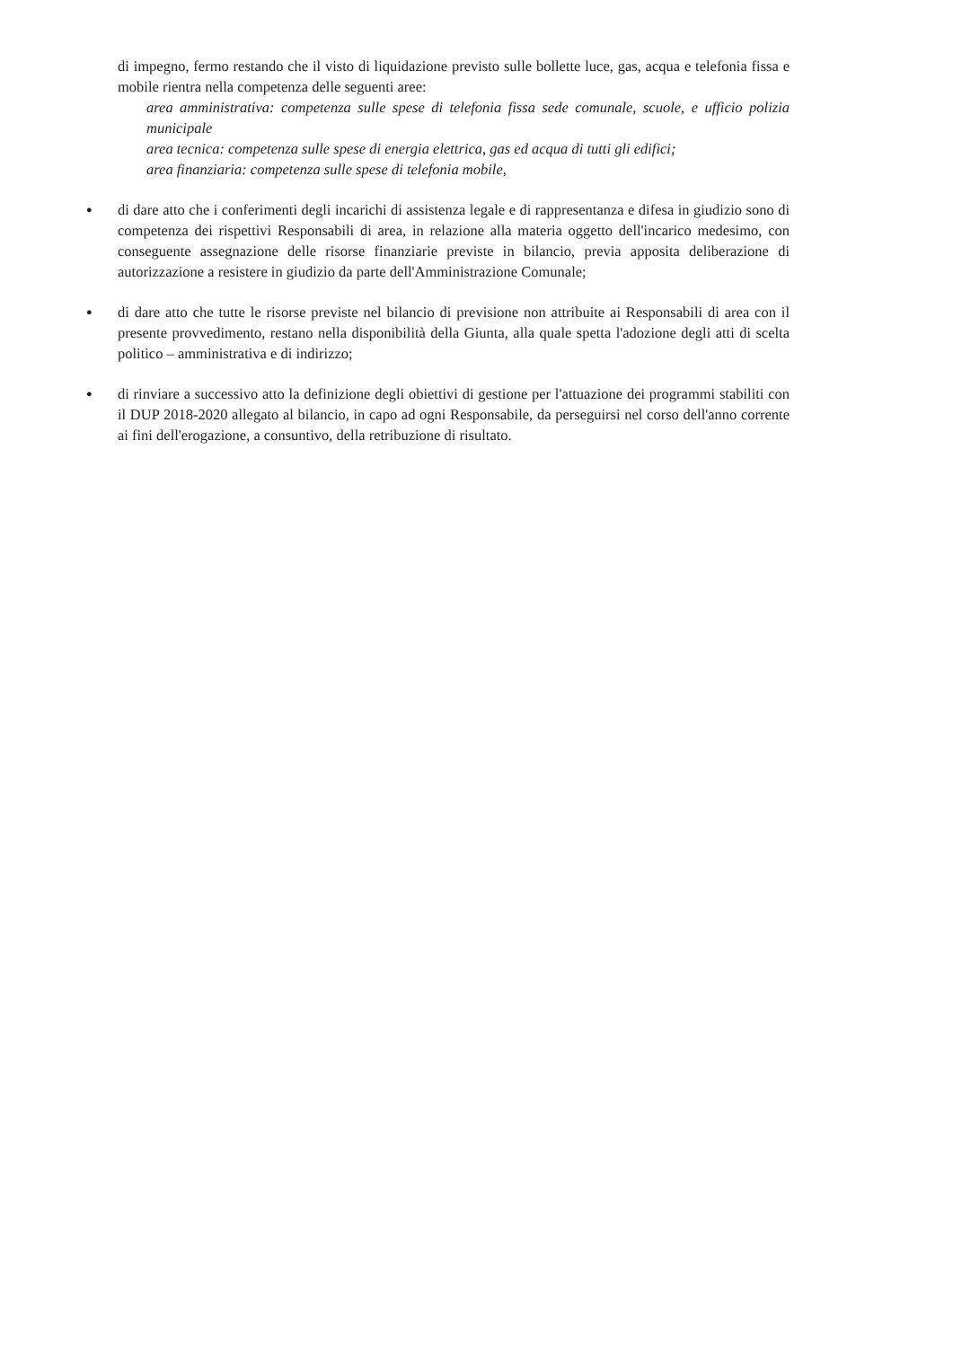di impegno, fermo restando che il visto di liquidazione previsto sulle bollette luce, gas, acqua e telefonia fissa e mobile rientra nella competenza delle seguenti aree:
area amministrativa: competenza sulle spese di telefonia fissa sede comunale, scuole, e ufficio polizia municipale
area tecnica: competenza sulle spese di energia elettrica, gas ed acqua di tutti gli edifici;
area finanziaria: competenza sulle spese di telefonia mobile,
●
di dare atto che i conferimenti degli incarichi di assistenza legale e di rappresentanza e difesa in giudizio sono di competenza dei rispettivi Responsabili di area, in relazione alla materia oggetto dell'incarico medesimo, con conseguente assegnazione delle risorse finanziarie previste in bilancio, previa apposita deliberazione di autorizzazione a resistere in giudizio da parte dell'Amministrazione Comunale;
●
di dare atto che tutte le risorse previste nel bilancio di previsione non attribuite ai Responsabili di area con il presente provvedimento, restano nella disponibilità della Giunta, alla quale spetta l'adozione degli atti di scelta politico – amministrativa e di indirizzo;
●
di rinviare a successivo atto la definizione degli obiettivi di gestione per l'attuazione dei programmi stabiliti con il DUP 2018-2020 allegato al bilancio, in capo ad ogni Responsabile, da perseguirsi nel corso dell'anno corrente ai fini dell'erogazione, a consuntivo, della retribuzione di risultato.